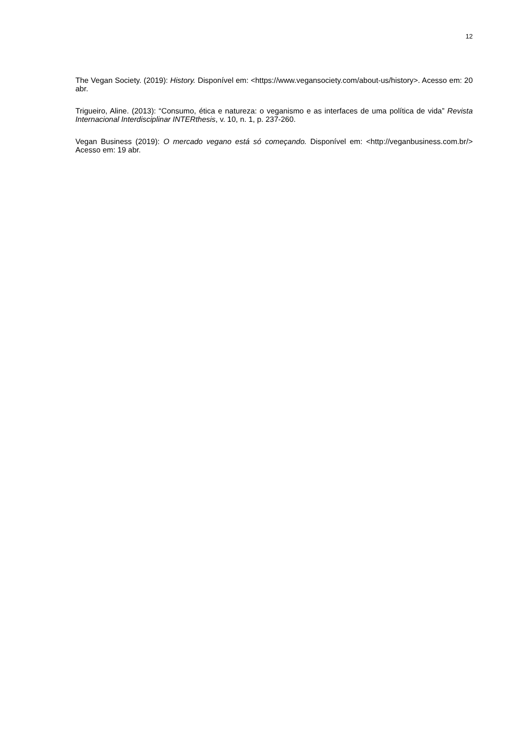12
The Vegan Society. (2019): History. Disponível em: <https://www.vegansociety.com/about-us/history>. Acesso em: 20 abr.
Trigueiro, Aline. (2013): “Consumo, ética e natureza: o veganismo e as interfaces de uma política de vida” Revista Internacional Interdisciplinar INTERthesis, v. 10, n. 1, p. 237-260.
Vegan Business (2019): O mercado vegano está só começando. Disponível em: <http://veganbusiness.com.br/> Acesso em: 19 abr.